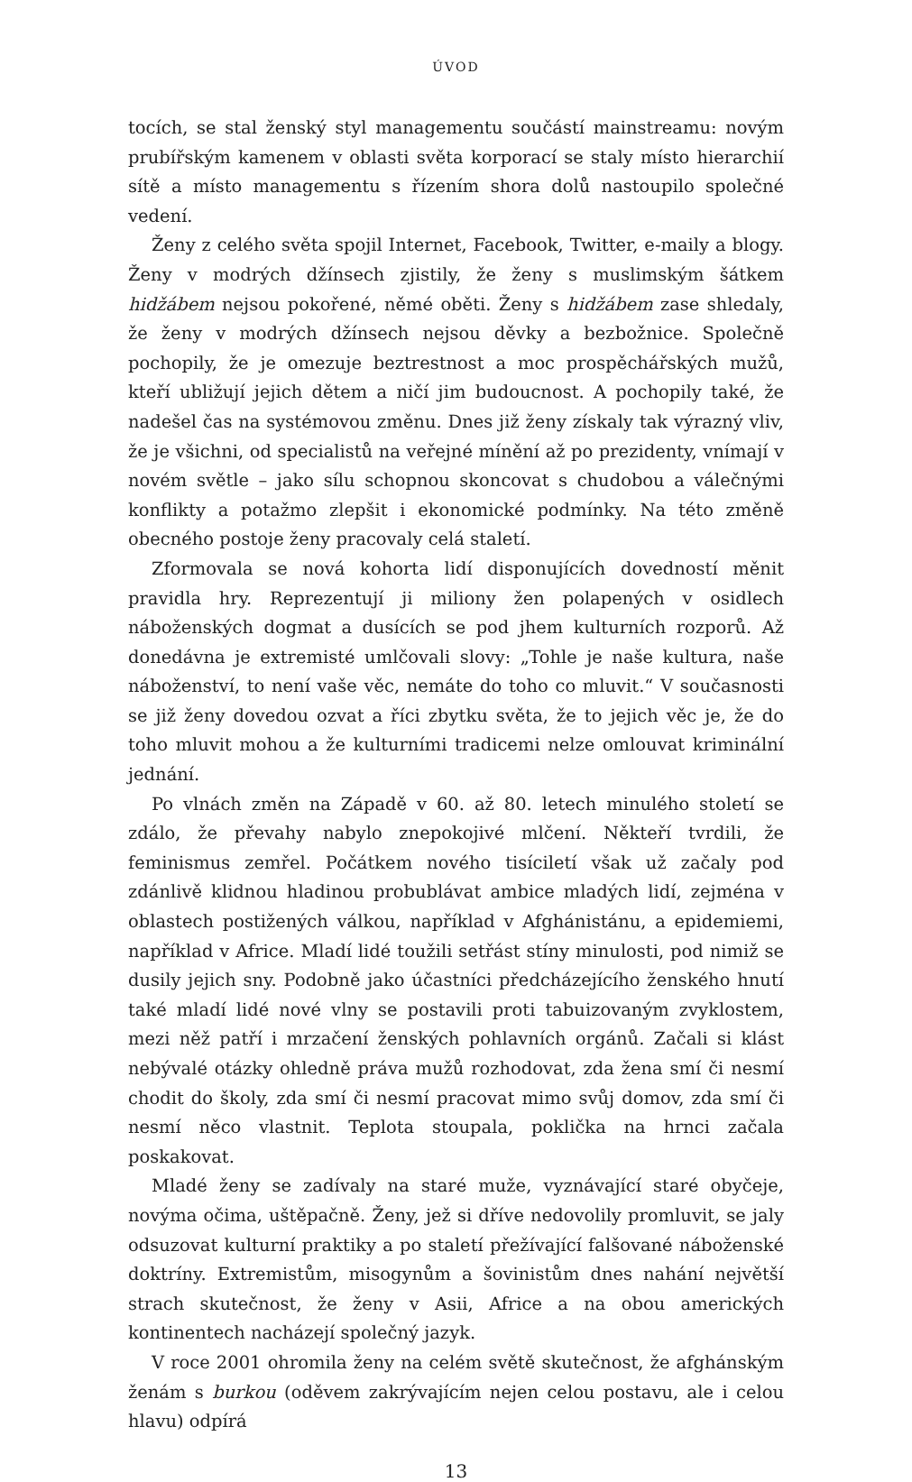ÚVOD
tocích, se stal ženský styl managementu součástí mainstreamu: novým prubířským kamenem v oblasti světa korporací se staly místo hierarchií sítě a místo managementu s řízením shora dolů nastoupilo společné vedení.
Ženy z celého světa spojil Internet, Facebook, Twitter, e-maily a blogy. Ženy v modrých džínsech zjistily, že ženy s muslimským šátkem hidžábem nejsou pokořené, němé oběti. Ženy s hidžábem zase shledaly, že ženy v modrých džínsech nejsou děvky a bezbožnice. Společně pochopily, že je omezuje beztrestnost a moc prospěchářských mužů, kteří ubližují jejich dětem a ničí jim budoucnost. A pochopily také, že nadešel čas na systémovou změnu. Dnes již ženy získaly tak výrazný vliv, že je všichni, od specialistů na veřejné mínění až po prezidenty, vnímají v novém světle – jako sílu schopnou skoncovat s chudobou a válečnými konflikty a potažmo zlepšit i ekonomické podmínky. Na této změně obecného postoje ženy pracovaly celá staletí.
Zformovala se nová kohorta lidí disponujících dovedností měnit pravidla hry. Reprezentují ji miliony žen polapených v osidlech náboženských dogmat a dusících se pod jhem kulturních rozporů. Až donedávna je extremisté umlčovali slovy: „Tohle je naše kultura, naše náboženství, to není vaše věc, nemáte do toho co mluvit.“ V současnosti se již ženy dovedou ozvat a říci zbytku světa, že to jejich věc je, že do toho mluvit mohou a že kulturními tradicemi nelze omlouvat kriminální jednání.
Po vlnách změn na Západě v 60. až 80. letech minulého století se zdálo, že převahy nabylo znepokojivé mlčení. Někteří tvrdili, že feminismus zemřel. Počátkem nového tisíciletí však už začaly pod zdánlivě klidnou hladinou probublávat ambice mladých lidí, zejména v oblastech postižených válkou, například v Afghánistánu, a epidemiemi, například v Africe. Mladí lidé toužili setřást stíny minulosti, pod nimiž se dusily jejich sny. Podobně jako účastníci předcházejícího ženského hnutí také mladí lidé nové vlny se postavili proti tabuizovaným zvyklostem, mezi něž patří i mrzačení ženských pohlavních orgánů. Začali si klást nebývalé otázky ohledně práva mužů rozhodovat, zda žena smí či nesmí chodit do školy, zda smí či nesmí pracovat mimo svůj domov, zda smí či nesmí něco vlastnit. Teplota stoupala, poklička na hrnci začala poskakovat.
Mladé ženy se zadívaly na staré muže, vyznávající staré obyčeje, novýma očima, uštěpačně. Ženy, jež si dříve nedovolily promluvit, se jaly odsuzovat kulturní praktiky a po staletí přežívající falšované náboženské doktríny. Extremistům, misogynům a šovinistům dnes nahání největší strach skutečnost, že ženy v Asii, Africe a na obou amerických kontinentech nacházejí společný jazyk.
V roce 2001 ohromila ženy na celém světě skutečnost, že afghánským ženám s burkou (oděvem zakrývajícím nejen celou postavu, ale i celou hlavu) odpírá
13